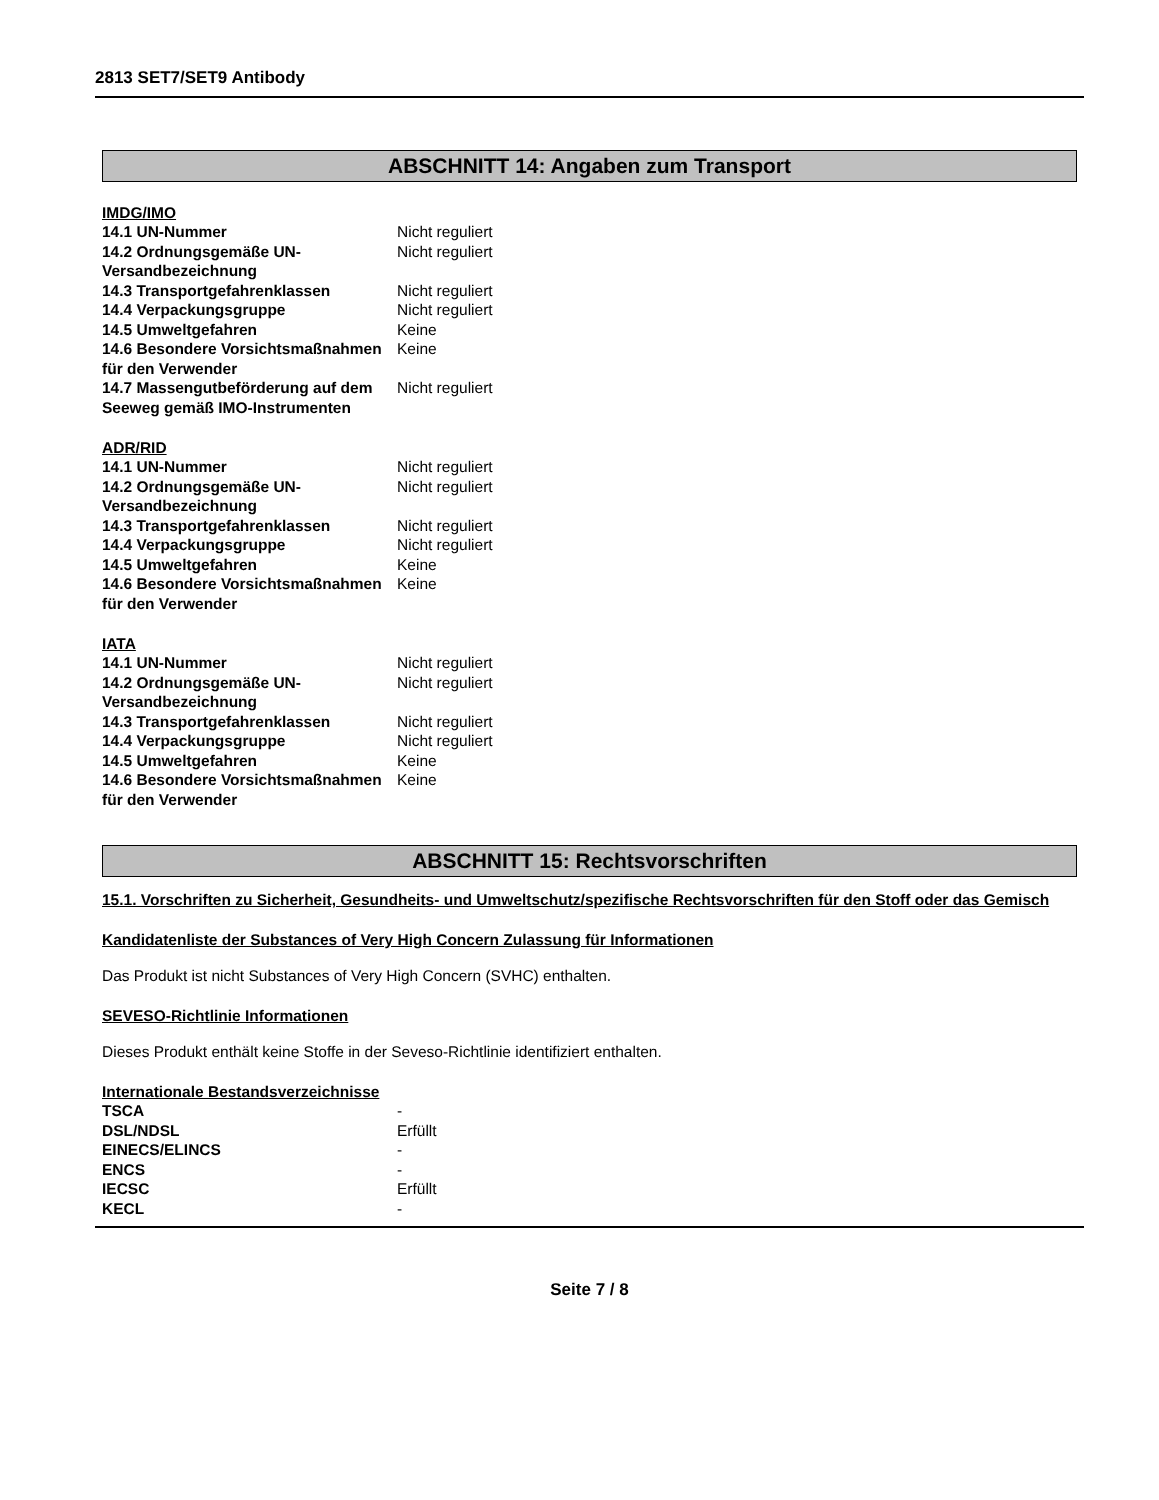2813 SET7/SET9 Antibody
ABSCHNITT 14: Angaben zum Transport
IMDG/IMO
| 14.1 UN-Nummer | Nicht reguliert |
| 14.2 Ordnungsgemäße UN-Versandbezeichnung | Nicht reguliert |
| 14.3 Transportgefahrenklassen | Nicht reguliert |
| 14.4 Verpackungsgruppe | Nicht reguliert |
| 14.5 Umweltgefahren | Keine |
| 14.6 Besondere Vorsichtsmaßnahmen für den Verwender | Keine |
| 14.7 Massengutbeförderung auf dem Seeweg gemäß IMO-Instrumenten | Nicht reguliert |
ADR/RID
| 14.1 UN-Nummer | Nicht reguliert |
| 14.2 Ordnungsgemäße UN-Versandbezeichnung | Nicht reguliert |
| 14.3 Transportgefahrenklassen | Nicht reguliert |
| 14.4 Verpackungsgruppe | Nicht reguliert |
| 14.5 Umweltgefahren | Keine |
| 14.6 Besondere Vorsichtsmaßnahmen für den Verwender | Keine |
IATA
| 14.1 UN-Nummer | Nicht reguliert |
| 14.2 Ordnungsgemäße UN-Versandbezeichnung | Nicht reguliert |
| 14.3 Transportgefahrenklassen | Nicht reguliert |
| 14.4 Verpackungsgruppe | Nicht reguliert |
| 14.5 Umweltgefahren | Keine |
| 14.6 Besondere Vorsichtsmaßnahmen für den Verwender | Keine |
ABSCHNITT 15: Rechtsvorschriften
15.1. Vorschriften zu Sicherheit, Gesundheits- und Umweltschutz/spezifische Rechtsvorschriften für den Stoff oder das Gemisch
Kandidatenliste der Substances of Very High Concern Zulassung für Informationen
Das Produkt ist nicht Substances of Very High Concern (SVHC) enthalten.
SEVESO-Richtlinie Informationen
Dieses Produkt enthält keine Stoffe in der Seveso-Richtlinie identifiziert enthalten.
Internationale Bestandsverzeichnisse
| TSCA | - |
| DSL/NDSL | Erfüllt |
| EINECS/ELINCS | - |
| ENCS | - |
| IECSC | Erfüllt |
| KECL | - |
Seite 7 / 8